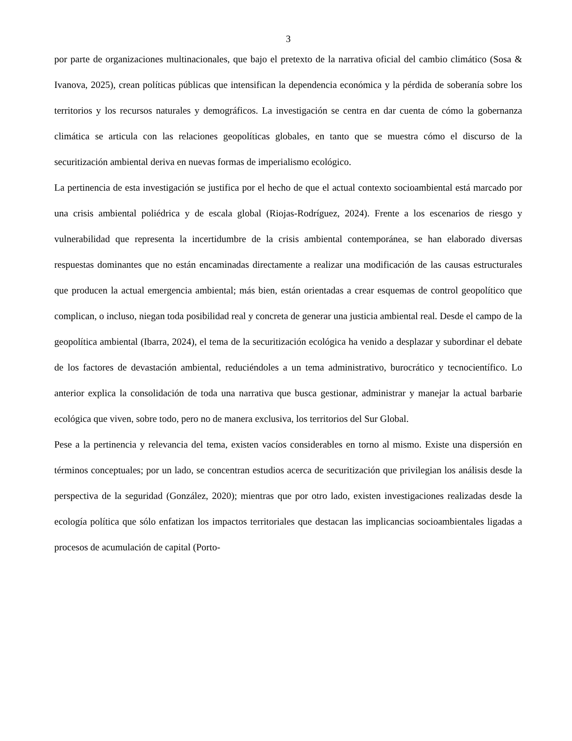3
por parte de organizaciones multinacionales, que bajo el pretexto de la narrativa oficial del cambio climático (Sosa & Ivanova, 2025), crean políticas públicas que intensifican la dependencia económica y la pérdida de soberanía sobre los territorios y los recursos naturales y demográficos. La investigación se centra en dar cuenta de cómo la gobernanza climática se articula con las relaciones geopolíticas globales, en tanto que se muestra cómo el discurso de la securitización ambiental deriva en nuevas formas de imperialismo ecológico.
La pertinencia de esta investigación se justifica por el hecho de que el actual contexto socioambiental está marcado por una crisis ambiental poliédrica y de escala global (Riojas-Rodríguez, 2024). Frente a los escenarios de riesgo y vulnerabilidad que representa la incertidumbre de la crisis ambiental contemporánea, se han elaborado diversas respuestas dominantes que no están encaminadas directamente a realizar una modificación de las causas estructurales que producen la actual emergencia ambiental; más bien, están orientadas a crear esquemas de control geopolítico que complican, o incluso, niegan toda posibilidad real y concreta de generar una justicia ambiental real. Desde el campo de la geopolítica ambiental (Ibarra, 2024), el tema de la securitización ecológica ha venido a desplazar y subordinar el debate de los factores de devastación ambiental, reduciéndoles a un tema administrativo, burocrático y tecnocientífico. Lo anterior explica la consolidación de toda una narrativa que busca gestionar, administrar y manejar la actual barbarie ecológica que viven, sobre todo, pero no de manera exclusiva, los territorios del Sur Global.
Pese a la pertinencia y relevancia del tema, existen vacíos considerables en torno al mismo. Existe una dispersión en términos conceptuales; por un lado, se concentran estudios acerca de securitización que privilegian los análisis desde la perspectiva de la seguridad (González, 2020); mientras que por otro lado, existen investigaciones realizadas desde la ecología política que sólo enfatizan los impactos territoriales que destacan las implicancias socioambientales ligadas a procesos de acumulación de capital (Porto-